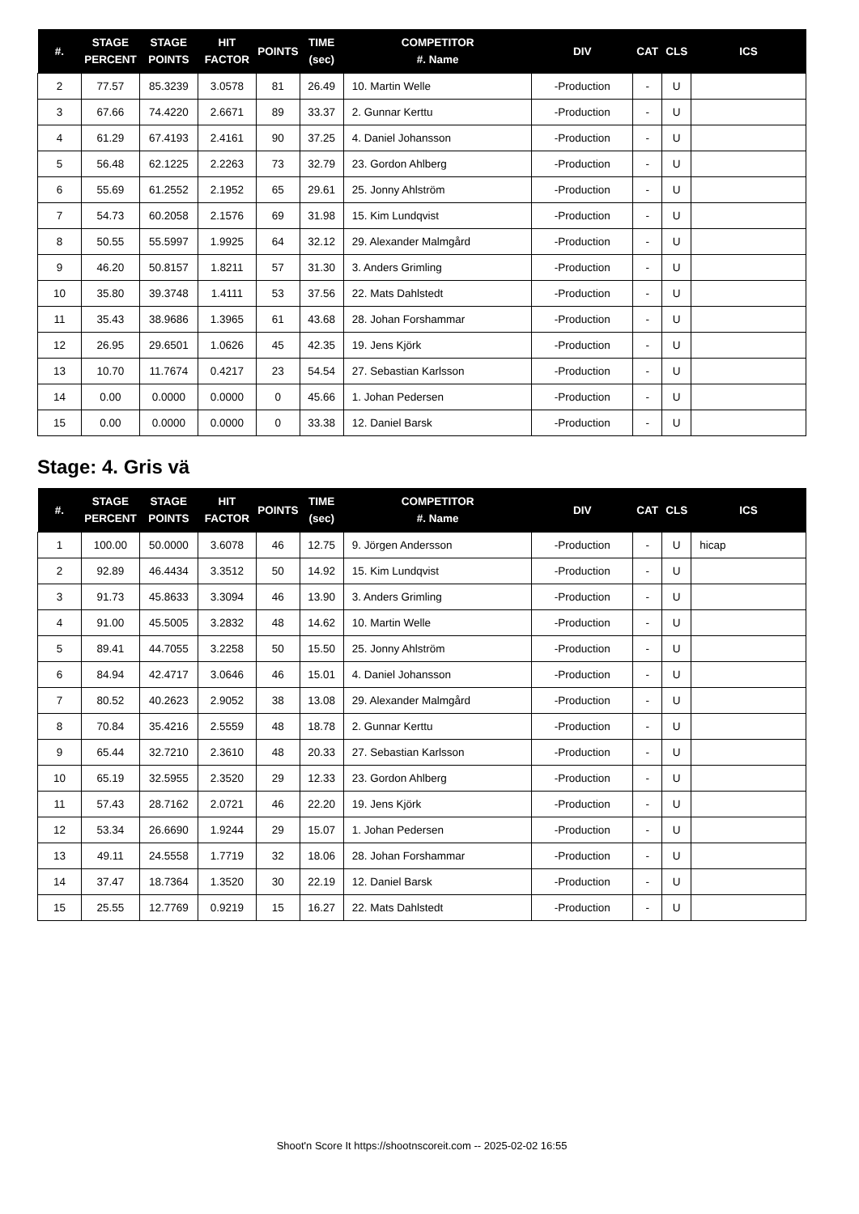| #. | STAGE PERCENT | STAGE POINTS | HIT FACTOR | POINTS | TIME (sec) | COMPETITOR #. Name | DIV | CAT | CLS | ICS |
| --- | --- | --- | --- | --- | --- | --- | --- | --- | --- | --- |
| 2 | 77.57 | 85.3239 | 3.0578 | 81 | 26.49 | 10. Martin Welle | -Production | - | U | |
| 3 | 67.66 | 74.4220 | 2.6671 | 89 | 33.37 | 2. Gunnar Kerttu | -Production | - | U | |
| 4 | 61.29 | 67.4193 | 2.4161 | 90 | 37.25 | 4. Daniel Johansson | -Production | - | U | |
| 5 | 56.48 | 62.1225 | 2.2263 | 73 | 32.79 | 23. Gordon Ahlberg | -Production | - | U | |
| 6 | 55.69 | 61.2552 | 2.1952 | 65 | 29.61 | 25. Jonny Ahlström | -Production | - | U | |
| 7 | 54.73 | 60.2058 | 2.1576 | 69 | 31.98 | 15. Kim Lundqvist | -Production | - | U | |
| 8 | 50.55 | 55.5997 | 1.9925 | 64 | 32.12 | 29. Alexander Malmgård | -Production | - | U | |
| 9 | 46.20 | 50.8157 | 1.8211 | 57 | 31.30 | 3. Anders Grimling | -Production | - | U | |
| 10 | 35.80 | 39.3748 | 1.4111 | 53 | 37.56 | 22. Mats Dahlstedt | -Production | - | U | |
| 11 | 35.43 | 38.9686 | 1.3965 | 61 | 43.68 | 28. Johan Forshammar | -Production | - | U | |
| 12 | 26.95 | 29.6501 | 1.0626 | 45 | 42.35 | 19. Jens Kjörk | -Production | - | U | |
| 13 | 10.70 | 11.7674 | 0.4217 | 23 | 54.54 | 27. Sebastian Karlsson | -Production | - | U | |
| 14 | 0.00 | 0.0000 | 0.0000 | 0 | 45.66 | 1. Johan Pedersen | -Production | - | U | |
| 15 | 0.00 | 0.0000 | 0.0000 | 0 | 33.38 | 12. Daniel Barsk | -Production | - | U | |
Stage: 4. Gris vä
| #. | STAGE PERCENT | STAGE POINTS | HIT FACTOR | POINTS | TIME (sec) | COMPETITOR #. Name | DIV | CAT | CLS | ICS |
| --- | --- | --- | --- | --- | --- | --- | --- | --- | --- | --- |
| 1 | 100.00 | 50.0000 | 3.6078 | 46 | 12.75 | 9. Jörgen Andersson | -Production | - | U | hicap |
| 2 | 92.89 | 46.4434 | 3.3512 | 50 | 14.92 | 15. Kim Lundqvist | -Production | - | U | |
| 3 | 91.73 | 45.8633 | 3.3094 | 46 | 13.90 | 3. Anders Grimling | -Production | - | U | |
| 4 | 91.00 | 45.5005 | 3.2832 | 48 | 14.62 | 10. Martin Welle | -Production | - | U | |
| 5 | 89.41 | 44.7055 | 3.2258 | 50 | 15.50 | 25. Jonny Ahlström | -Production | - | U | |
| 6 | 84.94 | 42.4717 | 3.0646 | 46 | 15.01 | 4. Daniel Johansson | -Production | - | U | |
| 7 | 80.52 | 40.2623 | 2.9052 | 38 | 13.08 | 29. Alexander Malmgård | -Production | - | U | |
| 8 | 70.84 | 35.4216 | 2.5559 | 48 | 18.78 | 2. Gunnar Kerttu | -Production | - | U | |
| 9 | 65.44 | 32.7210 | 2.3610 | 48 | 20.33 | 27. Sebastian Karlsson | -Production | - | U | |
| 10 | 65.19 | 32.5955 | 2.3520 | 29 | 12.33 | 23. Gordon Ahlberg | -Production | - | U | |
| 11 | 57.43 | 28.7162 | 2.0721 | 46 | 22.20 | 19. Jens Kjörk | -Production | - | U | |
| 12 | 53.34 | 26.6690 | 1.9244 | 29 | 15.07 | 1. Johan Pedersen | -Production | - | U | |
| 13 | 49.11 | 24.5558 | 1.7719 | 32 | 18.06 | 28. Johan Forshammar | -Production | - | U | |
| 14 | 37.47 | 18.7364 | 1.3520 | 30 | 22.19 | 12. Daniel Barsk | -Production | - | U | |
| 15 | 25.55 | 12.7769 | 0.9219 | 15 | 16.27 | 22. Mats Dahlstedt | -Production | - | U | |
Shoot'n Score It https://shootnscoreit.com -- 2025-02-02 16:55